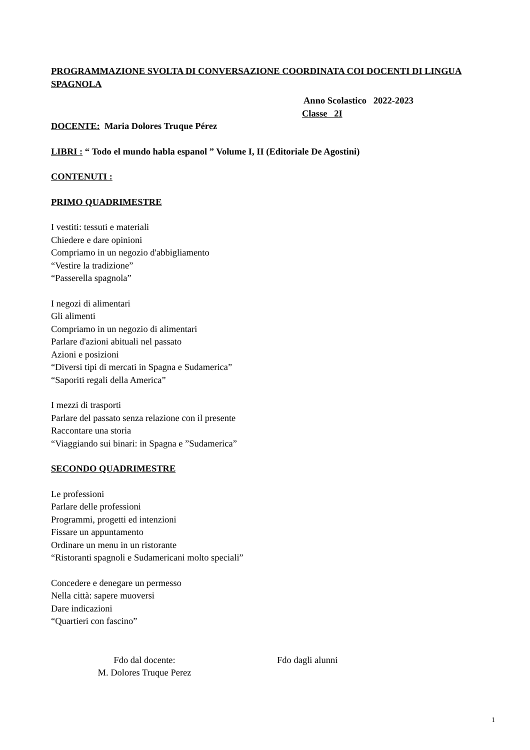PROGRAMMAZIONE SVOLTA DI CONVERSAZIONE COORDINATA COI DOCENTI DI LINGUA SPAGNOLA
Anno Scolastico 2022-2023
Classe 2I
DOCENTE: Maria Dolores Truque Pérez
LIBRI : “ Todo el mundo habla espanol ” Volume I, II (Editoriale De Agostini)
CONTENUTI :
PRIMO QUADRIMESTRE
I vestiti: tessuti e materiali
Chiedere e dare opinioni
Compriamo in un negozio d'abbigliamento
“Vestire la tradizione”
“Passerella spagnola”
I negozi di alimentari
Gli alimenti
Compriamo in un negozio di alimentari
Parlare d'azioni abituali nel passato
Azioni e posizioni
“Diversi tipi di mercati in Spagna e Sudamerica”
“Saporiti regali della America”
I mezzi di trasporti
Parlare del passato senza relazione con il presente
Raccontare una storia
“Viaggiando sui binari: in Spagna e ”Sudamerica”
SECONDO QUADRIMESTRE
Le professioni
Parlare delle professioni
Programmi, progetti ed intenzioni
Fissare un appuntamento
Ordinare un menu in un ristorante
“Ristoranti spagnoli e Sudamericani molto speciali”
Concedere e denegare un permesso
Nella città: sapere muoversi
Dare indicazioni
“Quartieri con fascino”
Fdo dal docente:
M. Dolores Truque Perez
Fdo dagli alunni
1